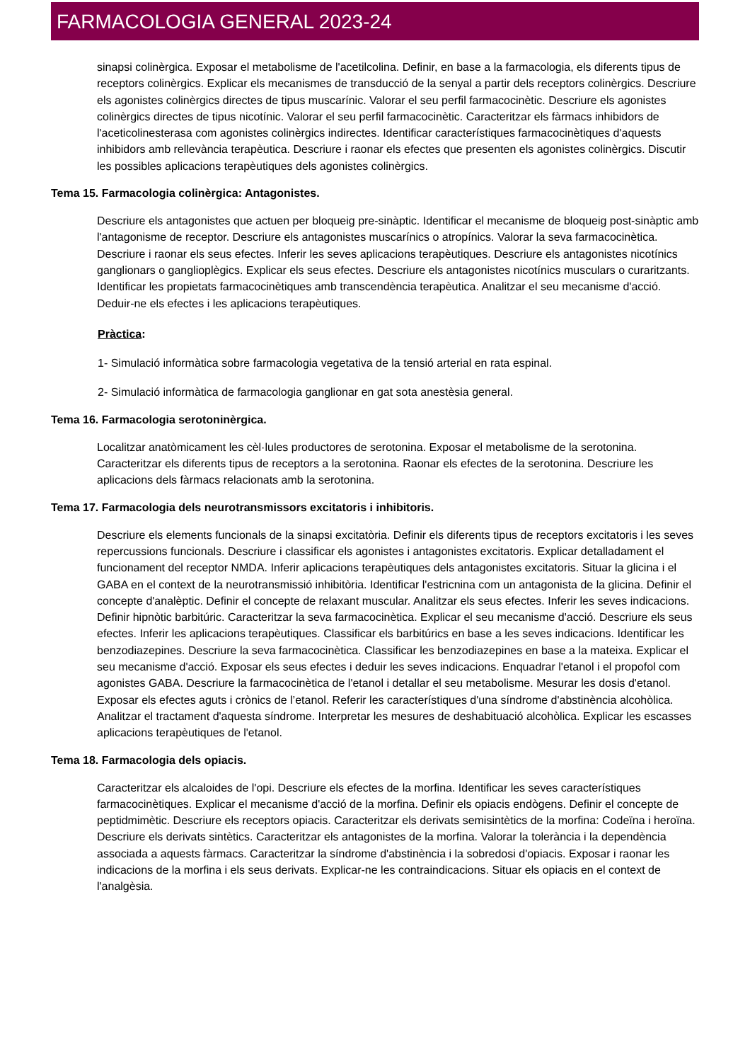FARMACOLOGIA GENERAL 2023-24
sinapsi colinèrgica. Exposar el metabolisme de l'acetilcolina. Definir, en base a la farmacologia, els diferents tipus de receptors colinèrgics. Explicar els mecanismes de transducció de la senyal a partir dels receptors colinèrgics. Descriure els agonistes colinèrgics directes de tipus muscarínic. Valorar el seu perfil farmacocinètic. Descriure els agonistes colinèrgics directes de tipus nicotínic. Valorar el seu perfil farmacocinètic. Caracteritzar els fàrmacs inhibidors de l'aceticolinesterasa com agonistes colinèrgics indirectes. Identificar característiques farmacocinètiques d'aquests inhibidors amb rellevància terapèutica. Descriure i raonar els efectes que presenten els agonistes colinèrgics. Discutir les possibles aplicacions terapèutiques dels agonistes colinèrgics.
Tema 15. Farmacologia colinèrgica: Antagonistes.
Descriure els antagonistes que actuen per bloqueig pre-sinàptic. Identificar el mecanisme de bloqueig post-sinàptic amb l'antagonisme de receptor. Descriure els antagonistes muscarínics o atropínics. Valorar la seva farmacocinètica. Descriure i raonar els seus efectes. Inferir les seves aplicacions terapèutiques. Descriure els antagonistes nicotínics ganglionars o ganglioplègics. Explicar els seus efectes. Descriure els antagonistes nicotínics musculars o curaritzants. Identificar les propietats farmacocinètiques amb transcendència terapèutica. Analitzar el seu mecanisme d'acció. Deduir-ne els efectes i les aplicacions terapèutiques.
Pràctica:
1- Simulació informàtica sobre farmacologia vegetativa de la tensió arterial en rata espinal.
2- Simulació informàtica de farmacologia ganglionar en gat sota anestèsia general.
Tema 16. Farmacologia serotoninèrgica.
Localitzar anatòmicament les cèl·lules productores de serotonina. Exposar el metabolisme de la serotonina. Caracteritzar els diferents tipus de receptors a la serotonina. Raonar els efectes de la serotonina. Descriure les aplicacions dels fàrmacs relacionats amb la serotonina.
Tema 17. Farmacologia dels neurotransmissors excitatoris i inhibitoris.
Descriure els elements funcionals de la sinapsi excitatòria. Definir els diferents tipus de receptors excitatoris i les seves repercussions funcionals. Descriure i classificar els agonistes i antagonistes excitatoris. Explicar detalladament el funcionament del receptor NMDA. Inferir aplicacions terapèutiques dels antagonistes excitatoris. Situar la glicina i el GABA en el context de la neurotransmissió inhibitòria. Identificar l'estricnina com un antagonista de la glicina. Definir el concepte d'analèptic. Definir el concepte de relaxant muscular. Analitzar els seus efectes. Inferir les seves indicacions. Definir hipnòtic barbitúric. Caracteritzar la seva farmacocinètica. Explicar el seu mecanisme d'acció. Descriure els seus efectes. Inferir les aplicacions terapèutiques. Classificar els barbitúrics en base a les seves indicacions. Identificar les benzodiazepines. Descriure la seva farmacocinètica. Classificar les benzodiazepines en base a la mateixa. Explicar el seu mecanisme d'acció. Exposar els seus efectes i deduir les seves indicacions. Enquadrar l'etanol i el propofol com agonistes GABA. Descriure la farmacocinètica de l'etanol i detallar el seu metabolisme. Mesurar les dosis d'etanol. Exposar els efectes aguts i crònics de l’etanol. Referir les característiques d'una síndrome d'abstinència alcohòlica. Analitzar el tractament d'aquesta síndrome. Interpretar les mesures de deshabituació alcohòlica. Explicar les escasses aplicacions terapèutiques de l'etanol.
Tema 18. Farmacologia dels opiacis.
Caracteritzar els alcaloides de l'opi. Descriure els efectes de la morfina. Identificar les seves característiques farmacocinètiques. Explicar el mecanisme d'acció de la morfina. Definir els opiacis endògens. Definir el concepte de peptidmimètic. Descriure els receptors opiacis. Caracteritzar els derivats semisintètics de la morfina: Codeïna i heroïna. Descriure els derivats sintètics. Caracteritzar els antagonistes de la morfina. Valorar la tolerància i la dependència associada a aquests fàrmacs. Caracteritzar la síndrome d'abstinència i la sobredosi d'opiacis. Exposar i raonar les indicacions de la morfina i els seus derivats. Explicar-ne les contraindicacions. Situar els opiacis en el context de l'analgèsia.